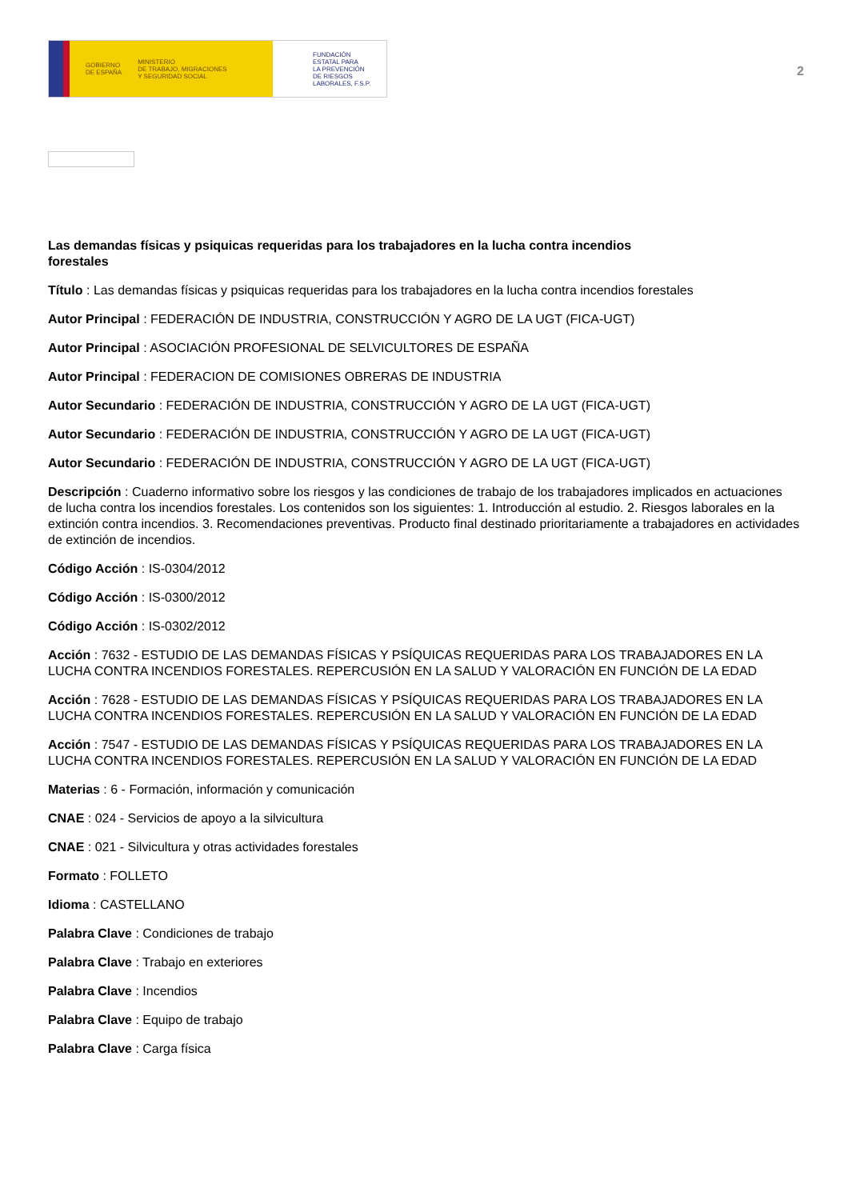GOBIERNO
DE ESPAÑA MINISTERIO
DE TRABAJO, MIGRACIONES
Y SEGURIDAD SOCIAL
FUNDACIÓN
ESTATAL PARA
LA PREVENCIÓN
DE RIESGOS
LABORALES, F.S.P.
2
Las demandas físicas y psiquicas requeridas para los trabajadores en la lucha contra incendios forestales
Título : Las demandas físicas y psiquicas requeridas para los trabajadores en la lucha contra incendios forestales
Autor Principal : FEDERACIÓN DE INDUSTRIA, CONSTRUCCIÓN Y AGRO DE LA UGT (FICA-UGT)
Autor Principal : ASOCIACIÓN PROFESIONAL DE SELVICULTORES DE ESPAÑA
Autor Principal : FEDERACION DE COMISIONES OBRERAS DE INDUSTRIA
Autor Secundario : FEDERACIÓN DE INDUSTRIA, CONSTRUCCIÓN Y AGRO DE LA UGT (FICA-UGT)
Autor Secundario : FEDERACIÓN DE INDUSTRIA, CONSTRUCCIÓN Y AGRO DE LA UGT (FICA-UGT)
Autor Secundario : FEDERACIÓN DE INDUSTRIA, CONSTRUCCIÓN Y AGRO DE LA UGT (FICA-UGT)
Descripción : Cuaderno informativo sobre los riesgos y las condiciones de trabajo de los trabajadores implicados en actuaciones de lucha contra los incendios forestales. Los contenidos son los siguientes: 1. Introducción al estudio. 2. Riesgos laborales en la extinción contra incendios. 3. Recomendaciones preventivas. Producto final destinado prioritariamente a trabajadores en actividades de extinción de incendios.
Código Acción : IS-0304/2012
Código Acción : IS-0300/2012
Código Acción : IS-0302/2012
Acción : 7632 - ESTUDIO DE LAS DEMANDAS FÍSICAS Y PSÍQUICAS REQUERIDAS PARA LOS TRABAJADORES EN LA LUCHA CONTRA INCENDIOS FORESTALES. REPERCUSIÓN EN LA SALUD Y VALORACIÓN EN FUNCIÓN DE LA EDAD
Acción : 7628 - ESTUDIO DE LAS DEMANDAS FÍSICAS Y PSÍQUICAS REQUERIDAS PARA LOS TRABAJADORES EN LA LUCHA CONTRA INCENDIOS FORESTALES. REPERCUSIÓN EN LA SALUD Y VALORACIÓN EN FUNCIÓN DE LA EDAD
Acción : 7547 - ESTUDIO DE LAS DEMANDAS FÍSICAS Y PSÍQUICAS REQUERIDAS PARA LOS TRABAJADORES EN LA LUCHA CONTRA INCENDIOS FORESTALES. REPERCUSIÓN EN LA SALUD Y VALORACIÓN EN FUNCIÓN DE LA EDAD
Materias : 6 - Formación, información y comunicación
CNAE : 024 - Servicios de apoyo a la silvicultura
CNAE : 021 - Silvicultura y otras actividades forestales
Formato : FOLLETO
Idioma : CASTELLANO
Palabra Clave : Condiciones de trabajo
Palabra Clave : Trabajo en exteriores
Palabra Clave : Incendios
Palabra Clave : Equipo de trabajo
Palabra Clave : Carga física